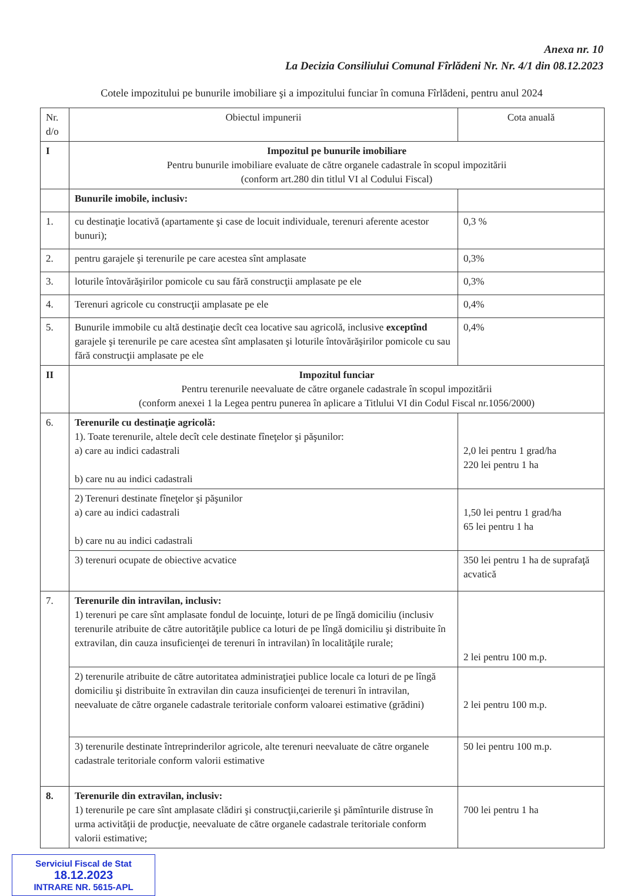Anexa nr. 10
La Decizia Consiliului Comunal Fîrlădeni Nr. Nr. 4/1 din 08.12.2023
Cotele impozitului pe bunurile imobiliare şi a impozitului funciar în comuna Fîrlădeni, pentru anul 2024
| Nr. d/o | Obiectul impunerii | Cota anuală |
| I | Impozitul pe bunurile imobiliare Pentru bunurile imobiliare evaluate de către organele cadastrale în scopul impozitării (conform art.280 din titlul VI al Codului Fiscal) | |
| | Bunurile imobile, inclusiv: | |
| 1. | cu destinaţie locativă (apartamente şi case de locuit individuale, terenuri aferente acestor bunuri); | 0,3 % |
| 2. | pentru garajele şi terenurile pe care acestea sînt amplasate | 0,3% |
| 3. | loturile întovărăşirilor pomicole cu sau fără construcţii amplasate pe ele | 0,3% |
| 4. | Terenuri agricole cu construcţii amplasate pe ele | 0,4% |
| 5. | Bunurile immobile cu altă destinaţie decît cea locative sau agricolă, inclusive exceptînd garajele şi terenurile pe care acestea sînt amplasaten şi loturile întovărăşirilor pomicole cu sau fără construcţii amplasate pe ele | 0,4% |
| II | Impozitul funciar Pentru terenurile neevaluate de către organele cadastrale în scopul impozitării (conform anexei 1 la Legea pentru punerea în aplicare a Titlului VI din Codul Fiscal nr.1056/2000) | |
| 6. | Terenurile cu destinaţie agricolă: 1). Toate terenurile, altele decît cele destinate fîneţelor şi păşunilor: a) care au indici cadastrali b) care nu au indici cadastrali | 2,0 lei pentru 1 grad/ha 220 lei pentru 1 ha |
| | 2) Terenuri destinate fîneţelor şi păşunilor a) care au indici cadastrali b) care nu au indici cadastrali | 1,50 lei pentru 1 grad/ha 65 lei pentru 1 ha |
| | 3) terenuri ocupate de obiective acvatice | 350 lei pentru 1 ha de suprafaţă acvatică |
| 7. | Terenurile din intravilan, inclusiv: 1) terenuri pe care sînt amplasate fondul de locuinţe, loturi de pe lîngă domiciliu (inclusiv terenurile atribuite de către autorităţile publice ca loturi de pe lîngă domiciliu şi distribuite în extravilan, din cauza insuficienţei de terenuri în intravilan) în localităţile rurale; | 2 lei pentru 100 m.p. |
| | 2) terenurile atribuite de către autoritatea administraţiei publice locale ca loturi de pe lîngă domiciliu şi distribuite în extravilan din cauza insuficienţei de terenuri în intravilan, neevaluate de către organele cadastrale teritoriale conform valoarei estimative (grădini) | 2 lei pentru 100 m.p. |
| | 3) terenurile destinate întreprinderilor agricole, alte terenuri neevaluate de către organele cadastrale teritoriale conform valorii estimative | 50 lei pentru 100 m.p. |
| 8. | Terenurile din extravilan, inclusiv: 1) terenurile pe care sînt amplasate clădiri şi construcţii,carierile şi pămînturile distruse în urma activităţii de producţie, neevaluate de către organele cadastrale teritoriale conform valorii estimative; | 700 lei pentru 1 ha |
Serviciul Fiscal de Stat
18.12.2023
INTRARE NR. 5615-APL